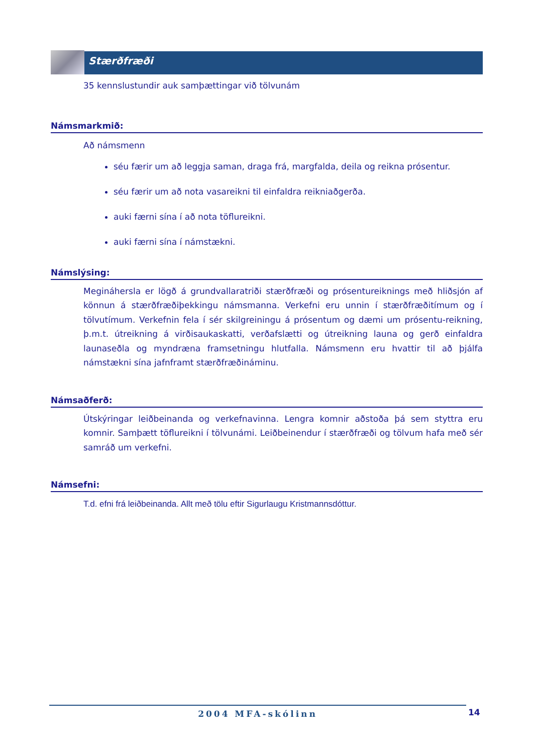Stærðfræði
35 kennslustundir auk samþættingar við tölvunám
Námsmarkmið:
Að námsmenn
séu færir um að leggja saman, draga frá, margfalda, deila og reikna prósentur.
séu færir um að nota vasareikni til einfaldra reikniaðgerða.
auki færni sína í að nota töflureikni.
auki færni sína í námstækni.
Námslýsing:
Megináhersla er lögð á grundvallaratriði stærðfræði og prósentureiknings með hliðsjón af könnun á stærðfræðiþekkingu námsmanna. Verkefni eru unnin í stærðfræðitímum og í tölvutímum. Verkefnin fela í sér skilgreiningu á prósentum og dæmi um prósentu-reikning, þ.m.t. útreikning á virðisaukaskatti, verðafslætti og útreikning launa og gerð einfaldra launaseðla og myndræna framsetningu hlutfalla. Námsmenn eru hvattir til að þjálfa námstækni sína jafnframt stærðfræðináminu.
Námsaðferð:
Útskýringar leiðbeinanda og verkefnavinna. Lengra komnir aðstoða þá sem styttra eru komnir. Samþætt töflureikni í tölvunámi. Leiðbeinendur í stærðfræði og tölvum hafa með sér samráð um verkefni.
Námsefni:
T.d. efni frá leiðbeinanda. Allt með tölu eftir Sigurlaugu Kristmannsdóttur.
2004 MFA-skólinn 14